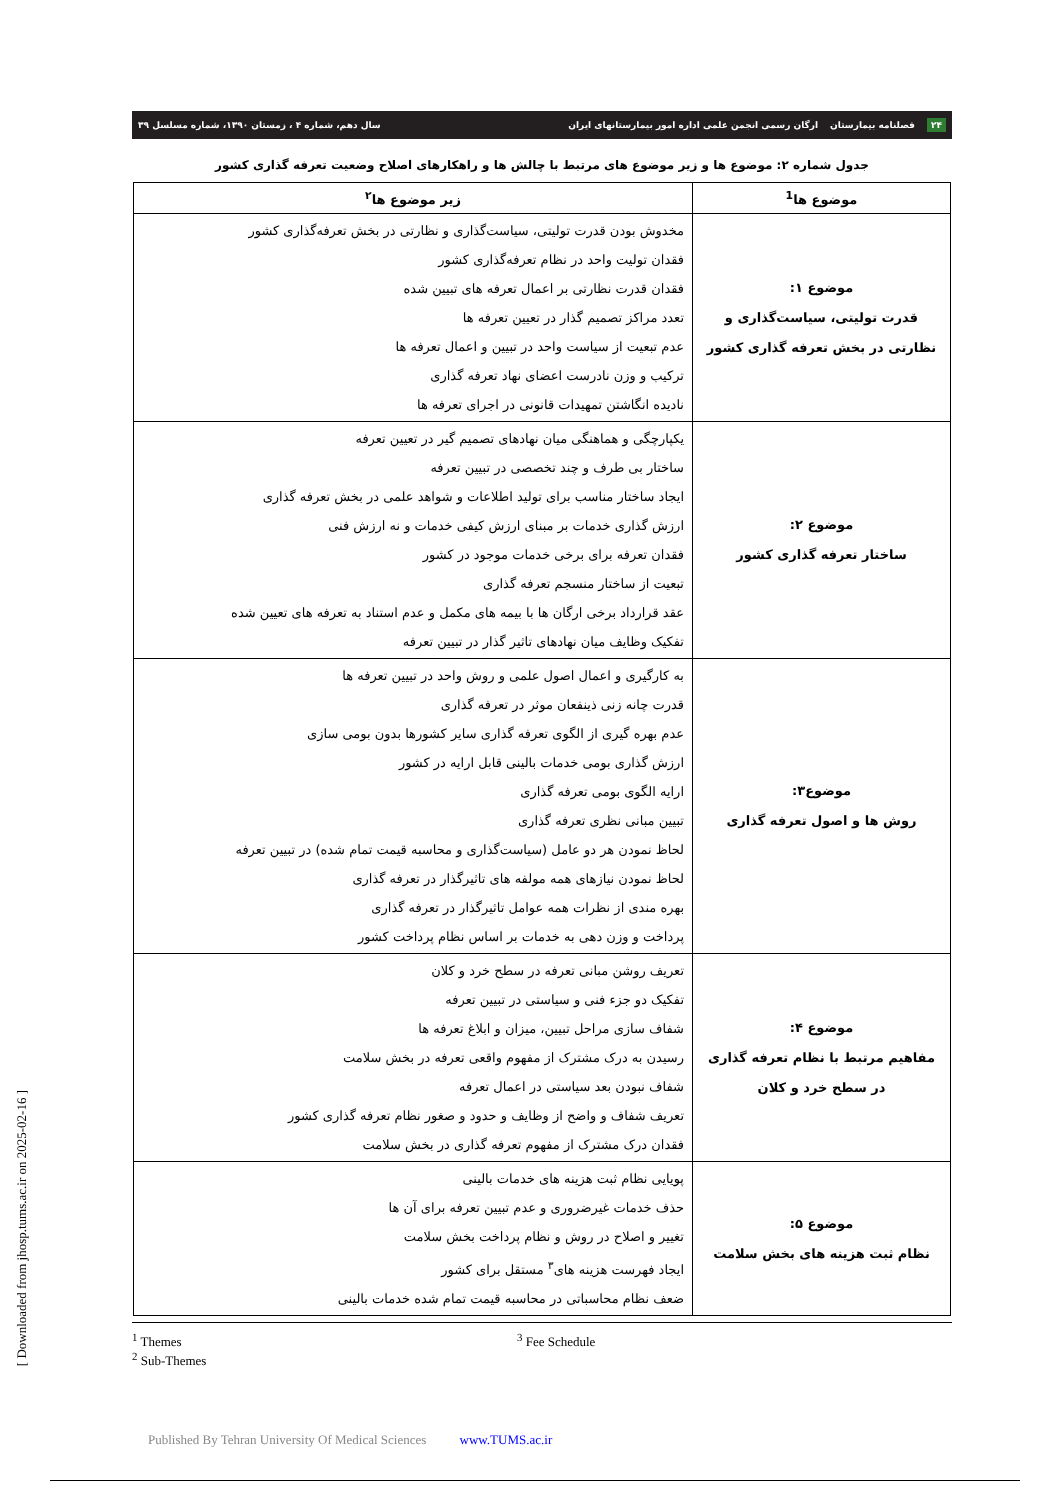۲۴ فصلنامه بیمارستان ارگان رسمی انجمن علمی اداره امور بیمارستانهای ایران سال دهم، شماره ۴ ، زمستان ۱۳۹۰، شماره مسلسل ۳۹
جدول شماره ۲: موضوع ها و زیر موضوع های مرتبط با چالش ها و راهکارهای اصلاح وضعیت تعرفه گذاری کشور
| موضوع ها<sup>1</sup> | زیر موضوع ها<sup>۲</sup> |
| --- | --- |
| موضوع ۱: قدرت تولیتی، سیاست‌گذاری و نظارتی در بخش تعرفه گذاری کشور | مخدوش بودن قدرت تولیتی، سیاست‌گذاری و نظارتی در بخش تعرفه‌گذاری کشور فقدان تولیت واحد در نظام تعرفه‌گذاری کشور فقدان قدرت نظارتی بر اعمال تعرفه های تبیین شده تعدد مراکز تصمیم گذار در تعیین تعرفه ها عدم تبعیت از سیاست واحد در تبیین و اعمال تعرفه ها ترکیب و وزن نادرست اعضای نهاد تعرفه گذاری نادیده انگاشتن تمهیدات قانونی در اجرای تعرفه ها |
| موضوع ۲: ساختار تعرفه گذاری کشور | یکپارچگی و هماهنگی میان نهادهای تصمیم گیر در تعیین تعرفه ساختار بی طرف و چند تخصصی در تبیین تعرفه ایجاد ساختار مناسب برای تولید اطلاعات و شواهد علمی در بخش تعرفه گذاری ارزش گذاری خدمات بر مبنای ارزش کیفی خدمات و نه ارزش فنی فقدان تعرفه برای برخی خدمات موجود در کشور تبعیت از ساختار منسجم تعرفه گذاری عقد قرارداد برخی ارگان ها با بیمه های مکمل و عدم استناد به تعرفه های تعیین شده تفکیک وظایف میان نهادهای تاثیر گذار در تبیین تعرفه |
| موضوع۳: روش ها و اصول تعرفه گذاری | به کارگیری و اعمال اصول علمی و روش واحد در تبیین تعرفه ها قدرت چانه زنی ذینفعان موثر در تعرفه گذاری عدم بهره گیری از الگوی تعرفه گذاری سایر کشورها بدون بومی سازی ارزش گذاری بومی خدمات بالینی قابل ارایه در کشور ارایه الگوی بومی تعرفه گذاری تبیین مبانی نظری تعرفه گذاری لحاظ نمودن هر دو عامل (سیاست‌گذاری و محاسبه قیمت تمام شده) در تبیین تعرفه لحاظ نمودن نیازهای همه مولفه های تاثیرگذار در تعرفه گذاری بهره مندی از نظرات همه عوامل تاثیرگذار در تعرفه گذاری پرداخت و وزن دهی به خدمات بر اساس نظام پرداخت کشور |
| موضوع ۴: مفاهیم مرتبط با نظام تعرفه گذاری در سطح خرد و کلان | تعریف روشن مبانی تعرفه در سطح خرد و کلان تفکیک دو جزء فنی و سیاستی در تبیین تعرفه شفاف سازی مراحل تبیین، میزان و ابلاغ تعرفه ها رسیدن به درک مشترک از مفهوم واقعی تعرفه در بخش سلامت شفاف نبودن بعد سیاستی در اعمال تعرفه تعریف شفاف و واضح از وظایف و حدود و صغور نظام تعرفه گذاری کشور فقدان درک مشترک از مفهوم تعرفه گذاری در بخش سلامت |
| موضوع ۵: نظام ثبت هزینه های بخش سلامت | پویایی نظام ثبت هزینه های خدمات بالینی حذف خدمات غیرضروری و عدم تبیین تعرفه برای آن ها تغییر و اصلاح در روش و نظام پرداخت بخش سلامت ایجاد فهرست هزینه های<sup>۳</sup> مستقل برای کشور ضعف نظام محاسباتی در محاسبه قیمت تمام شده خدمات بالینی |
<sup>1</sup> Themes
<sup>2</sup> Sub-Themes
<sup>3</sup> Fee Schedule
[ Downloaded from jhosp.tums.ac.ir on 2025-02-16 ]
Published By Tehran University Of Medical Sciences www.TUMS.ac.ir